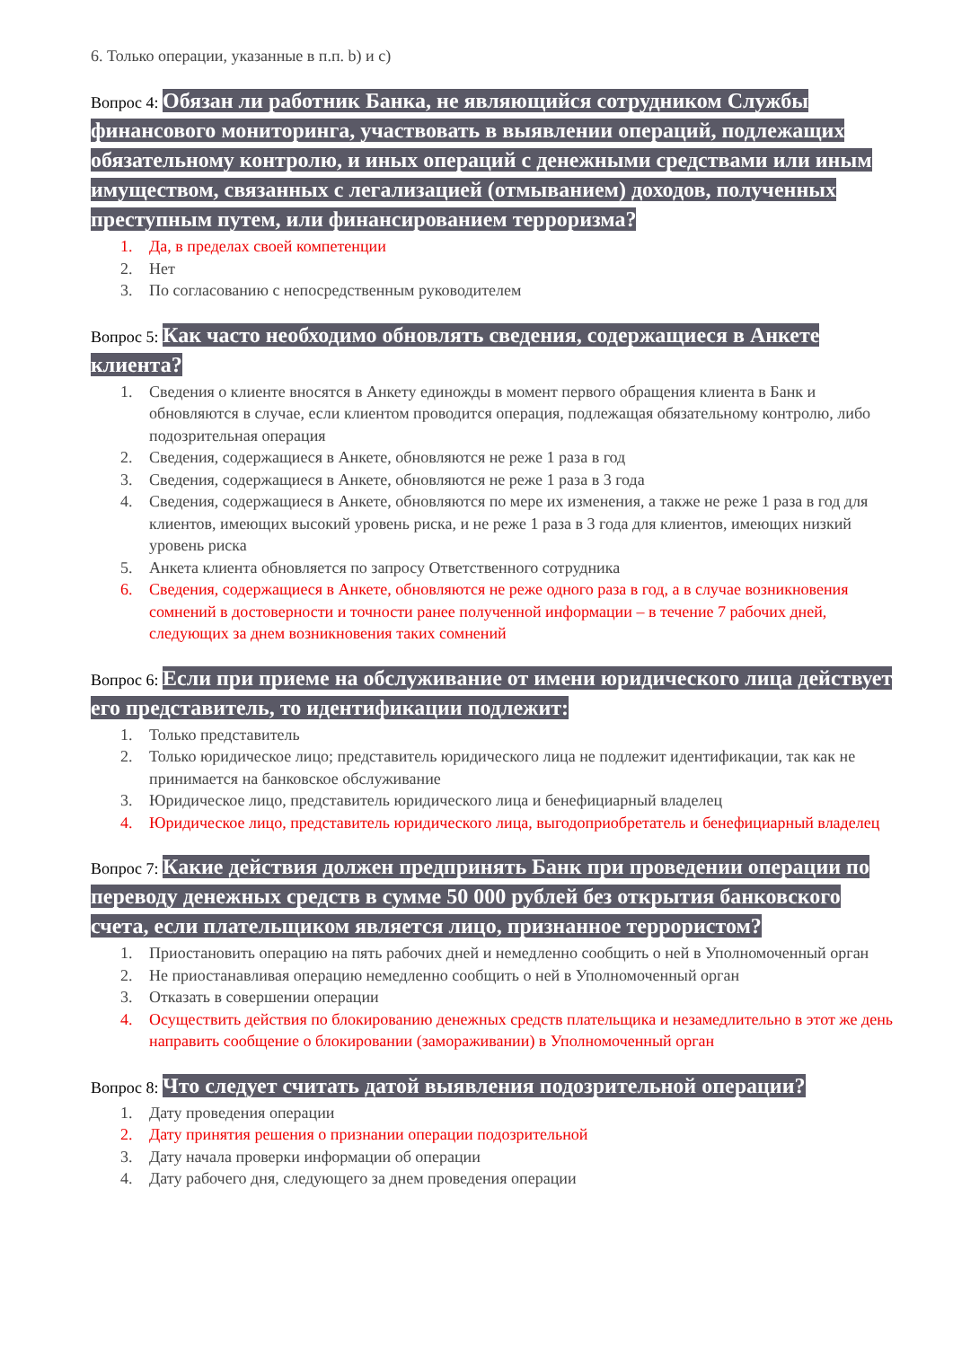6. Только операции, указанные в п.п. b) и c)
Вопрос 4: Обязан ли работник Банка, не являющийся сотрудником Службы финансового мониторинга, участвовать в выявлении операций, подлежащих обязательному контролю, и иных операций с денежными средствами или иным имуществом, связанных с легализацией (отмыванием) доходов, полученных преступным путем, или финансированием терроризма?
1. Да, в пределах своей компетенции
2. Нет
3. По согласованию с непосредственным руководителем
Вопрос 5: Как часто необходимо обновлять сведения, содержащиеся в Анкете клиента?
1. Сведения о клиенте вносятся в Анкету единожды в момент первого обращения клиента в Банк и обновляются в случае, если клиентом проводится операция, подлежащая обязательному контролю, либо подозрительная операция
2. Сведения, содержащиеся в Анкете, обновляются не реже 1 раза в год
3. Сведения, содержащиеся в Анкете, обновляются не реже 1 раза в 3 года
4. Сведения, содержащиеся в Анкете, обновляются по мере их изменения, а также не реже 1 раза в год для клиентов, имеющих высокий уровень риска, и не реже 1 раза в 3 года для клиентов, имеющих низкий уровень риска
5. Анкета клиента обновляется по запросу Ответственного сотрудника
6. Сведения, содержащиеся в Анкете, обновляются не реже одного раза в год, а в случае возникновения сомнений в достоверности и точности ранее полученной информации – в течение 7 рабочих дней, следующих за днем возникновения таких сомнений
Вопрос 6: Если при приеме на обслуживание от имени юридического лица действует его представитель, то идентификации подлежит:
1. Только представитель
2. Только юридическое лицо; представитель юридического лица не подлежит идентификации, так как не принимается на банковское обслуживание
3. Юридическое лицо, представитель юридического лица и бенефициарный владелец
4. Юридическое лицо, представитель юридического лица, выгодоприобретатель и бенефициарный владелец
Вопрос 7: Какие действия должен предпринять Банк при проведении операции по переводу денежных средств в сумме 50 000 рублей без открытия банковского счета, если плательщиком является лицо, признанное террористом?
1. Приостановить операцию на пять рабочих дней и немедленно сообщить о ней в Уполномоченный орган
2. Не приостанавливая операцию немедленно сообщить о ней в Уполномоченный орган
3. Отказать в совершении операции
4. Осуществить действия по блокированию денежных средств плательщика и незамедлительно в этот же день направить сообщение о блокировании (замораживании) в Уполномоченный орган
Вопрос 8: Что следует считать датой выявления подозрительной операции?
1. Дату проведения операции
2. Дату принятия решения о признании операции подозрительной
3. Дату начала проверки информации об операции
4. Дату рабочего дня, следующего за днем проведения операции